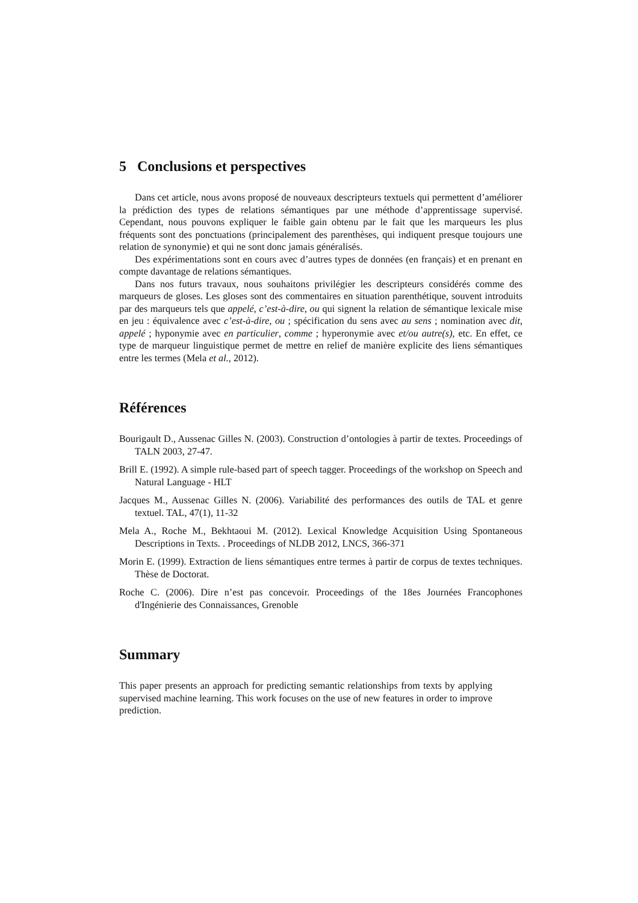5 Conclusions et perspectives
Dans cet article, nous avons proposé de nouveaux descripteurs textuels qui permettent d’améliorer la prédiction des types de relations sémantiques par une méthode d’apprentissage supervisé. Cependant, nous pouvons expliquer le faible gain obtenu par le fait que les marqueurs les plus fréquents sont des ponctuations (principalement des parenthèses, qui indiquent presque toujours une relation de synonymie) et qui ne sont donc jamais généralisés.
Des expérimentations sont en cours avec d’autres types de données (en français) et en prenant en compte davantage de relations sémantiques.
Dans nos futurs travaux, nous souhaitons privilégier les descripteurs considérés comme des marqueurs de gloses. Les gloses sont des commentaires en situation parenthétique, souvent introduits par des marqueurs tels que appelé, c’est-à-dire, ou qui signent la relation de sémantique lexicale mise en jeu : équivalence avec c’est-à-dire, ou ; spécification du sens avec au sens ; nomination avec dit, appelé ; hyponymie avec en particulier, comme ; hyperonymie avec et/ou autre(s), etc. En effet, ce type de marqueur linguistique permet de mettre en relief de manière explicite des liens sémantiques entre les termes (Mela et al., 2012).
Références
Bourigault D., Aussenac Gilles N. (2003). Construction d’ontologies à partir de textes. Proceedings of TALN 2003, 27-47.
Brill E. (1992). A simple rule-based part of speech tagger. Proceedings of the workshop on Speech and Natural Language - HLT
Jacques M., Aussenac Gilles N. (2006). Variabilité des performances des outils de TAL et genre textuel. TAL, 47(1), 11-32
Mela A., Roche M., Bekhtaoui M. (2012). Lexical Knowledge Acquisition Using Spontaneous Descriptions in Texts. . Proceedings of NLDB 2012, LNCS, 366-371
Morin E. (1999). Extraction de liens sémantiques entre termes à partir de corpus de textes techniques. Thèse de Doctorat.
Roche C. (2006). Dire n’est pas concevoir. Proceedings of the 18es Journées Francophones d'Ingénierie des Connaissances, Grenoble
Summary
This paper presents an approach for predicting semantic relationships from texts by applying supervised machine learning. This work focuses on the use of new features in order to improve prediction.